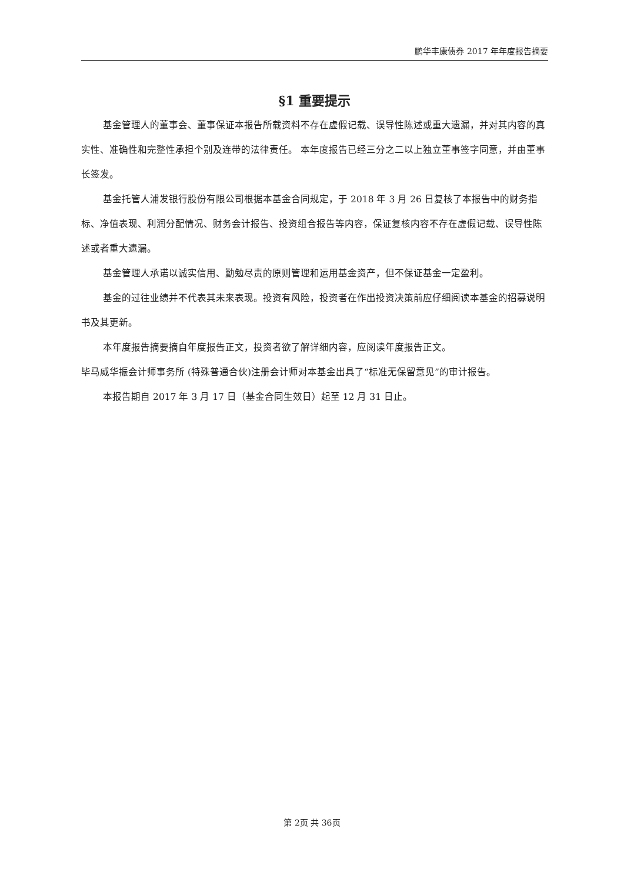鹏华丰康债券 2017 年年度报告摘要
§1 重要提示
基金管理人的董事会、董事保证本报告所载资料不存在虚假记载、误导性陈述或重大遗漏，并对其内容的真实性、准确性和完整性承担个别及连带的法律责任。 本年度报告已经三分之二以上独立董事签字同意，并由董事长签发。
基金托管人浦发银行股份有限公司根据本基金合同规定，于 2018 年 3 月 26 日复核了本报告中的财务指标、净值表现、利润分配情况、财务会计报告、投资组合报告等内容，保证复核内容不存在虚假记载、误导性陈述或者重大遗漏。
基金管理人承诺以诚实信用、勤勉尽责的原则管理和运用基金资产，但不保证基金一定盈利。
基金的过往业绩并不代表其未来表现。投资有风险，投资者在作出投资决策前应仔细阅读本基金的招募说明书及其更新。
本年度报告摘要摘自年度报告正文，投资者欲了解详细内容，应阅读年度报告正文。
毕马威华振会计师事务所 (特殊普通合伙)注册会计师对本基金出具了“标准无保留意见”的审计报告。
本报告期自 2017 年 3 月 17 日（基金合同生效日）起至 12 月 31 日止。
第 2页 共 36页